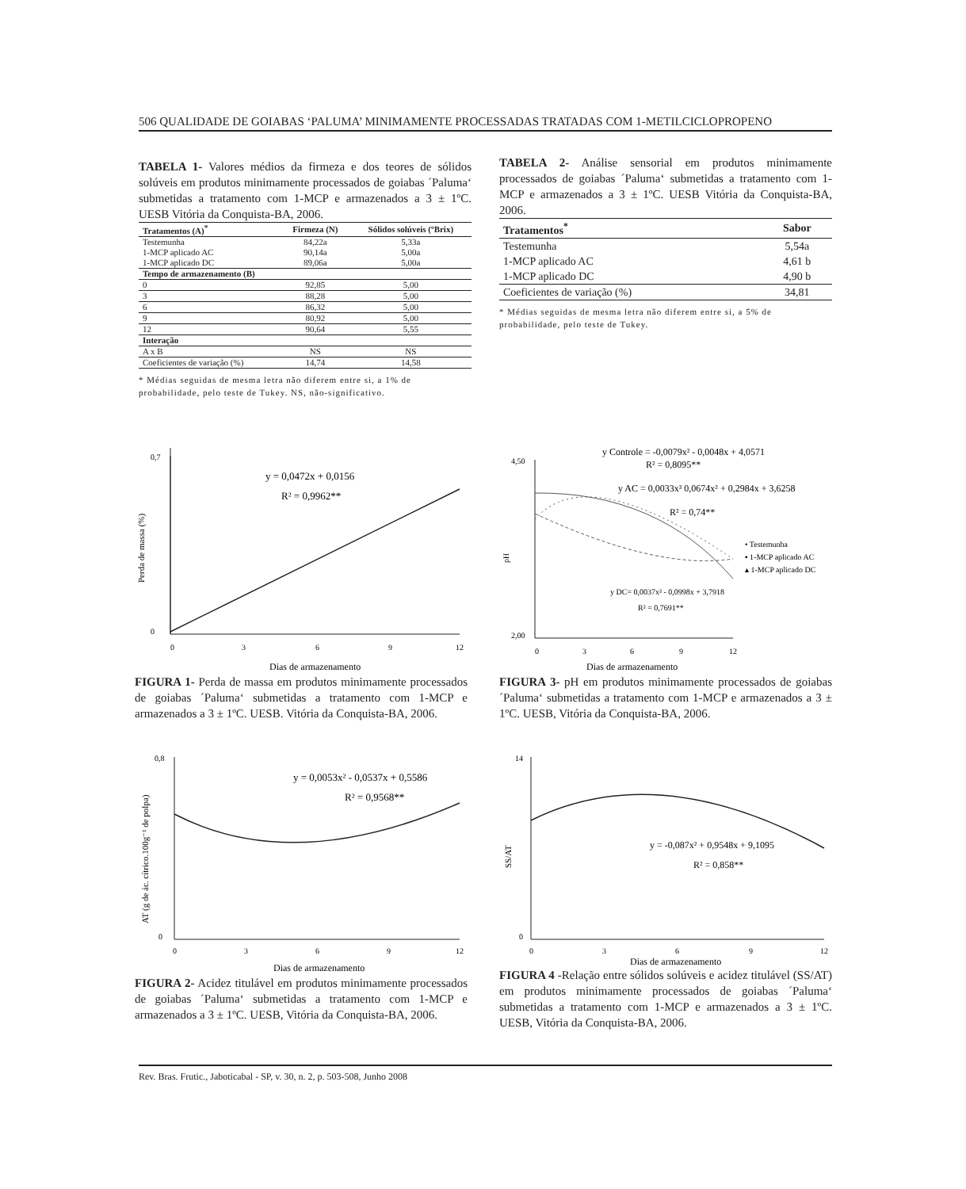506 QUALIDADE DE GOIABAS ‘PALUMA’ MINIMAMENTE PROCESSADAS TRATADAS COM 1-METILCICLOPROPENO
TABELA 1- Valores médios da firmeza e dos teores de sólidos solúveis em produtos minimamente processados de goiabas ´Paluma‘ submetidas a tratamento com 1-MCP e armazenados a 3 ± 1ºC. UESB Vitória da Conquista-BA, 2006.
| Tratamentos (A)<sup>*</sup> | Firmeza (N) | Sólidos solúveis (ºBrix) |
| --- | --- | --- |
| Testemunha | 84,22a | 5,33a |
| 1-MCP aplicado AC | 90,14a | 5,00a |
| 1-MCP aplicado DC | 89,06a | 5,00a |
| Tempo de armazenamento (B) | | |
| 0 | 92,85 | 5,00 |
| 3 | 88,28 | 5,00 |
| 6 | 86,32 | 5,00 |
| 9 | 80,92 | 5,00 |
| 12 | 90,64 | 5,55 |
| Interação | | |
| A x B | NS | NS |
| Coeficientes de variação (%) | 14,74 | 14,58 |
* Médias seguidas de mesma letra não diferem entre si, a 1% de probabilidade, pelo teste de Tukey. NS, não-significativo.
TABELA 2- Análise sensorial em produtos minimamente processados de goiabas ´Paluma‘ submetidas a tratamento com 1-MCP e armazenados a 3 ± 1ºC. UESB Vitória da Conquista-BA, 2006.
| Tratamentos<sup>*</sup> | Sabor |
| --- | --- |
| Testemunha | 5,54a |
| 1-MCP aplicado AC | 4,61 b |
| 1-MCP aplicado DC | 4,90 b |
| Coeficientes de variação (%) | 34,81 |
* Médias seguidas de mesma letra não diferem entre si, a 5% de probabilidade, pelo teste de Tukey.
0,7
0
0
3
6
9
12
Dias de armazenamento
y = 0,0472x + 0,0156
R² = 0,9962**
Perda de massa (%)
FIGURA 1- Perda de massa em produtos minimamente processados de goiabas ´Paluma‘ submetidas a tratamento com 1-MCP e armazenados a 3 ± 1ºC. UESB. Vitória da Conquista-BA, 2006.
4,50
2,00
0
3
6
9
12
Dias de armazenamento
y Controle = -0,0079x² - 0,0048x + 4,0571
R² = 0,8095**
y AC = 0,0033x³ 0,0674x² + 0,2984x + 3,6258
R² = 0,74**
y DC= 0,0037x² - 0,0998x + 3,7918
R² = 0,7691**
• Testemunha
▪ 1-MCP aplicado AC
▴ 1-MCP aplicado DC
pH
FIGURA 3- pH em produtos minimamente processados de goiabas ´Paluma‘ submetidas a tratamento com 1-MCP e armazenados a 3 ± 1ºC. UESB, Vitória da Conquista-BA, 2006.
0,8
0
0
3
6
9
12
Dias de armazenamento
y = 0,0053x² - 0,0537x + 0,5586
R² = 0,9568**
AT (g de ác. cítrico.100g⁻¹ de polpa)
FIGURA 2- Acidez titulável em produtos minimamente processados de goiabas ´Paluma‘ submetidas a tratamento com 1-MCP e armazenados a 3 ± 1ºC. UESB, Vitória da Conquista-BA, 2006.
14
0
0
3
6
9
12
Dias de armazenamento
y = -0,087x² + 0,9548x + 9,1095
R² = 0,858**
SS/AT
FIGURA 4 -Relação entre sólidos solúveis e acidez titulável (SS/AT) em produtos minimamente processados de goiabas ´Paluma‘ submetidas a tratamento com 1-MCP e armazenados a 3 ± 1ºC. UESB, Vitória da Conquista-BA, 2006.
Rev. Bras. Frutic., Jaboticabal - SP, v. 30, n. 2, p. 503-508, Junho 2008